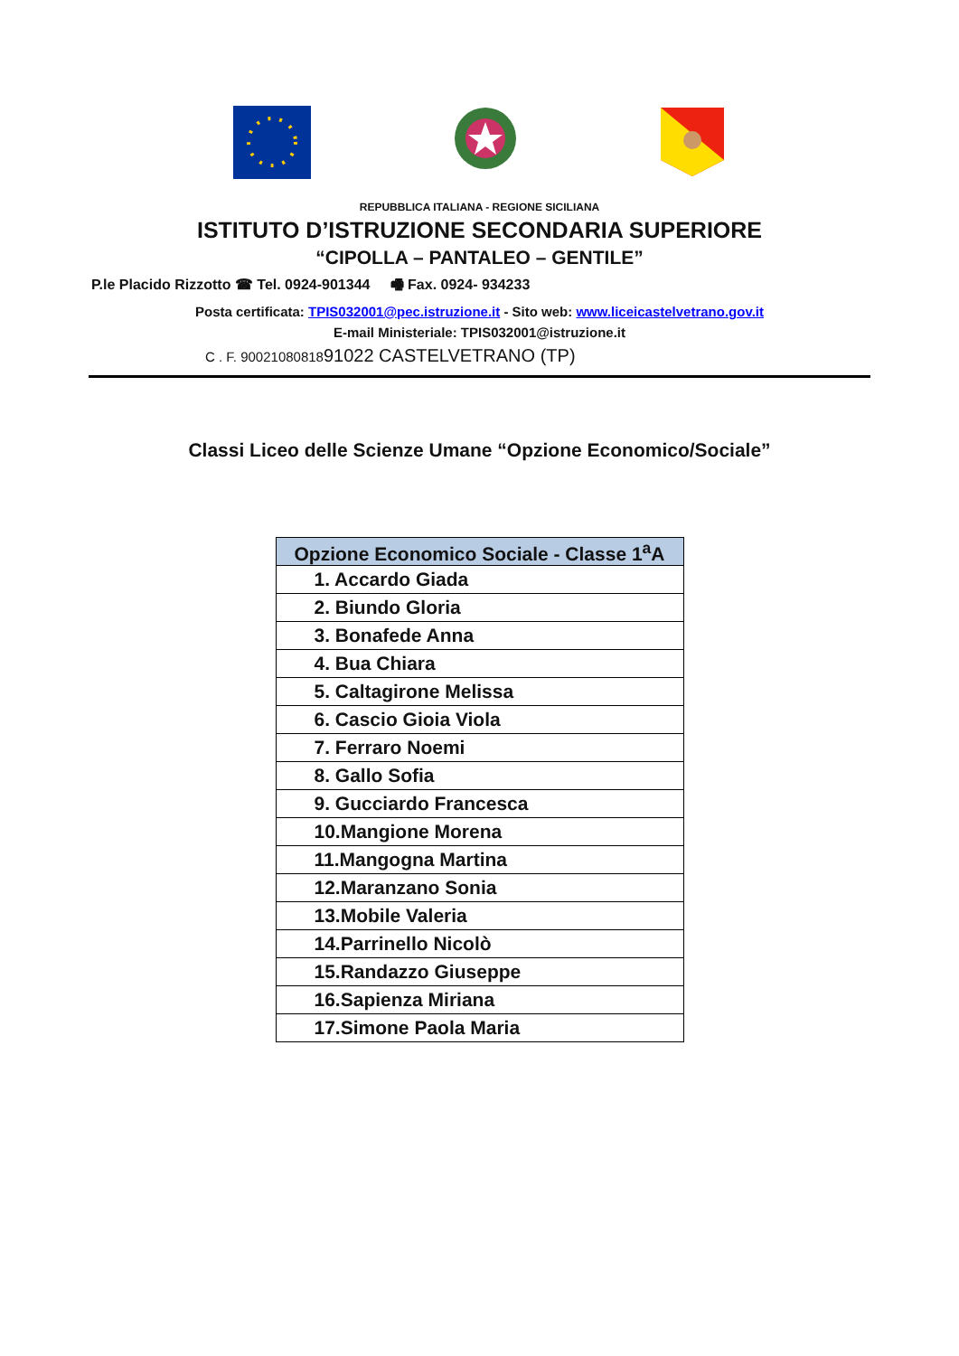REPUBBLICA ITALIANA - REGIONE SICILIANA
ISTITUTO D’ISTRUZIONE SECONDARIA SUPERIORE
“CIPOLLA – PANTALEO – GENTILE”
P.le Placido Rizzotto ☎ Tel. 0924-901344 🖷 Fax. 0924- 934233
Posta certificata: TPIS032001@pec.istruzione.it - Sito web: www.liceicastelvetrano.gov.it
E-mail Ministeriale: TPIS032001@istruzione.it
C . F. 9002108081891022 CASTELVETRANO (TP)
Classi Liceo delle Scienze Umane “Opzione Economico/Sociale”
| Opzione Economico Sociale - Classe 1<sup>a</sup>A |
| --- |
| 1. Accardo Giada |
| 2. Biundo Gloria |
| 3. Bonafede Anna |
| 4. Bua Chiara |
| 5. Caltagirone Melissa |
| 6. Cascio Gioia Viola |
| 7. Ferraro Noemi |
| 8. Gallo Sofia |
| 9. Gucciardo Francesca |
| 10.Mangione Morena |
| 11.Mangogna Martina |
| 12.Maranzano Sonia |
| 13.Mobile Valeria |
| 14.Parrinello Nicolò |
| 15.Randazzo Giuseppe |
| 16.Sapienza Miriana |
| 17.Simone Paola Maria |